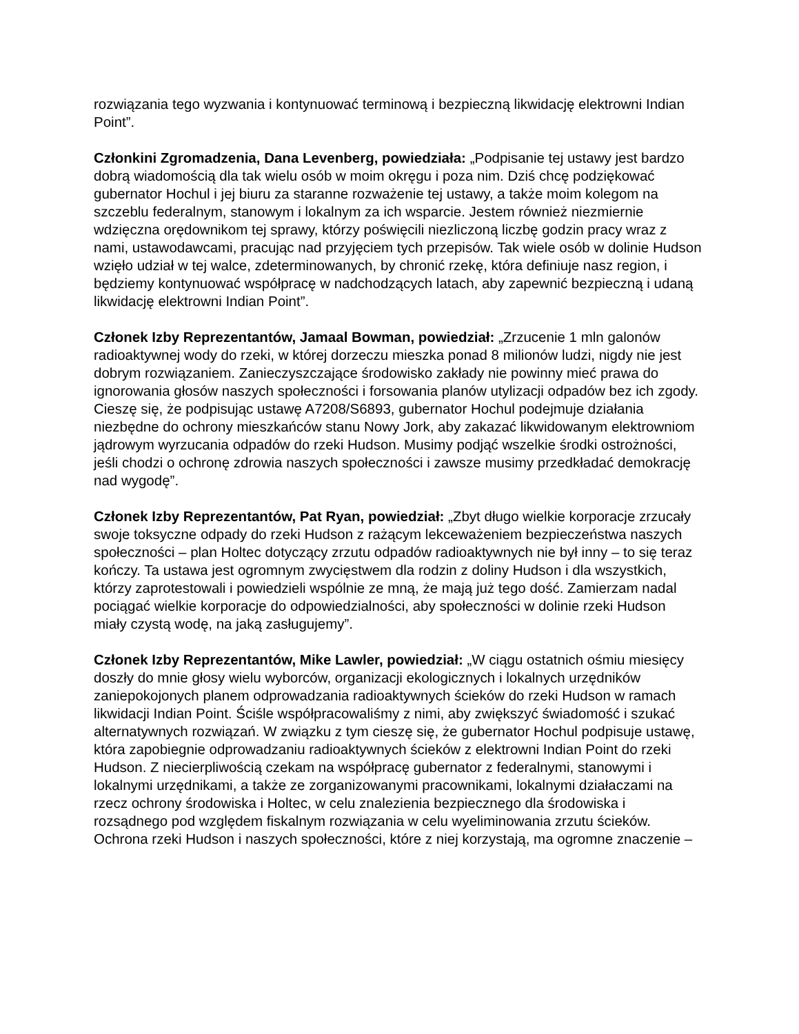rozwiązania tego wyzwania i kontynuować terminową i bezpieczną likwidację elektrowni Indian Point”.
Członkini Zgromadzenia, Dana Levenberg, powiedziała: „Podpisanie tej ustawy jest bardzo dobrą wiadomością dla tak wielu osób w moim okręgu i poza nim. Dziś chcę podziękować gubernator Hochul i jej biuru za staranne rozważenie tej ustawy, a także moim kolegom na szczeblu federalnym, stanowym i lokalnym za ich wsparcie. Jestem również niezmiernie wdzięczna orędownikom tej sprawy, którzy poświęcili niezliczoną liczbę godzin pracy wraz z nami, ustawodawcami, pracując nad przyjęciem tych przepisów. Tak wiele osób w dolinie Hudson wzięło udział w tej walce, zdeterminowanych, by chronić rzekę, która definiuje nasz region, i będziemy kontynuować współpracę w nadchodzących latach, aby zapewnić bezpieczną i udaną likwidację elektrowni Indian Point”.
Członek Izby Reprezentantów, Jamaal Bowman, powiedział: „Zrzucenie 1 mln galonów radioaktywnej wody do rzeki, w której dorzeczu mieszka ponad 8 milionów ludzi, nigdy nie jest dobrym rozwiązaniem. Zanieczyszczające środowisko zakłady nie powinny mieć prawa do ignorowania głosów naszych społeczności i forsowania planów utylizacji odpadów bez ich zgody. Cieszę się, że podpisując ustawę A7208/S6893, gubernator Hochul podejmuje działania niezbędne do ochrony mieszkańców stanu Nowy Jork, aby zakazać likwidowanym elektrowniom jądrowym wyrzucania odpadów do rzeki Hudson. Musimy podjąć wszelkie środki ostrożności, jeśli chodzi o ochronę zdrowia naszych społeczności i zawsze musimy przedkładać demokrację nad wygodę”.
Członek Izby Reprezentantów, Pat Ryan, powiedział: „Zbyt długo wielkie korporacje zrzucały swoje toksyczne odpady do rzeki Hudson z rażącym lekceważeniem bezpieczeństwa naszych społeczności – plan Holtec dotyczący zrzutu odpadów radioaktywnych nie był inny – to się teraz kończy. Ta ustawa jest ogromnym zwycięstwem dla rodzin z doliny Hudson i dla wszystkich, którzy zaprotestowali i powiedzieli wspólnie ze mną, że mają już tego dość. Zamierzam nadal pociągać wielkie korporacje do odpowiedzialności, aby społeczności w dolinie rzeki Hudson miały czystą wodę, na jaką zasługujemy”.
Członek Izby Reprezentantów, Mike Lawler, powiedział: „W ciągu ostatnich ośmiu miesięcy doszły do mnie głosy wielu wyborców, organizacji ekologicznych i lokalnych urzędników zaniepokojonych planem odprowadzania radioaktywnych ścieków do rzeki Hudson w ramach likwidacji Indian Point. Ściśle współpracowaliśmy z nimi, aby zwiększyć świadomość i szukać alternatywnych rozwiązań. W związku z tym cieszę się, że gubernator Hochul podpisuje ustawę, która zapobiegnie odprowadzaniu radioaktywnych ścieków z elektrowni Indian Point do rzeki Hudson. Z niecierpliwością czekam na współpracę gubernator z federalnymi, stanowymi i lokalnymi urzędnikami, a także ze zorganizowanymi pracownikami, lokalnymi działaczami na rzecz ochrony środowiska i Holtec, w celu znalezienia bezpiecznego dla środowiska i rozsądnego pod względem fiskalnym rozwiązania w celu wyeliminowania zrzutu ścieków. Ochrona rzeki Hudson i naszych społeczności, które z niej korzystają, ma ogromne znaczenie –